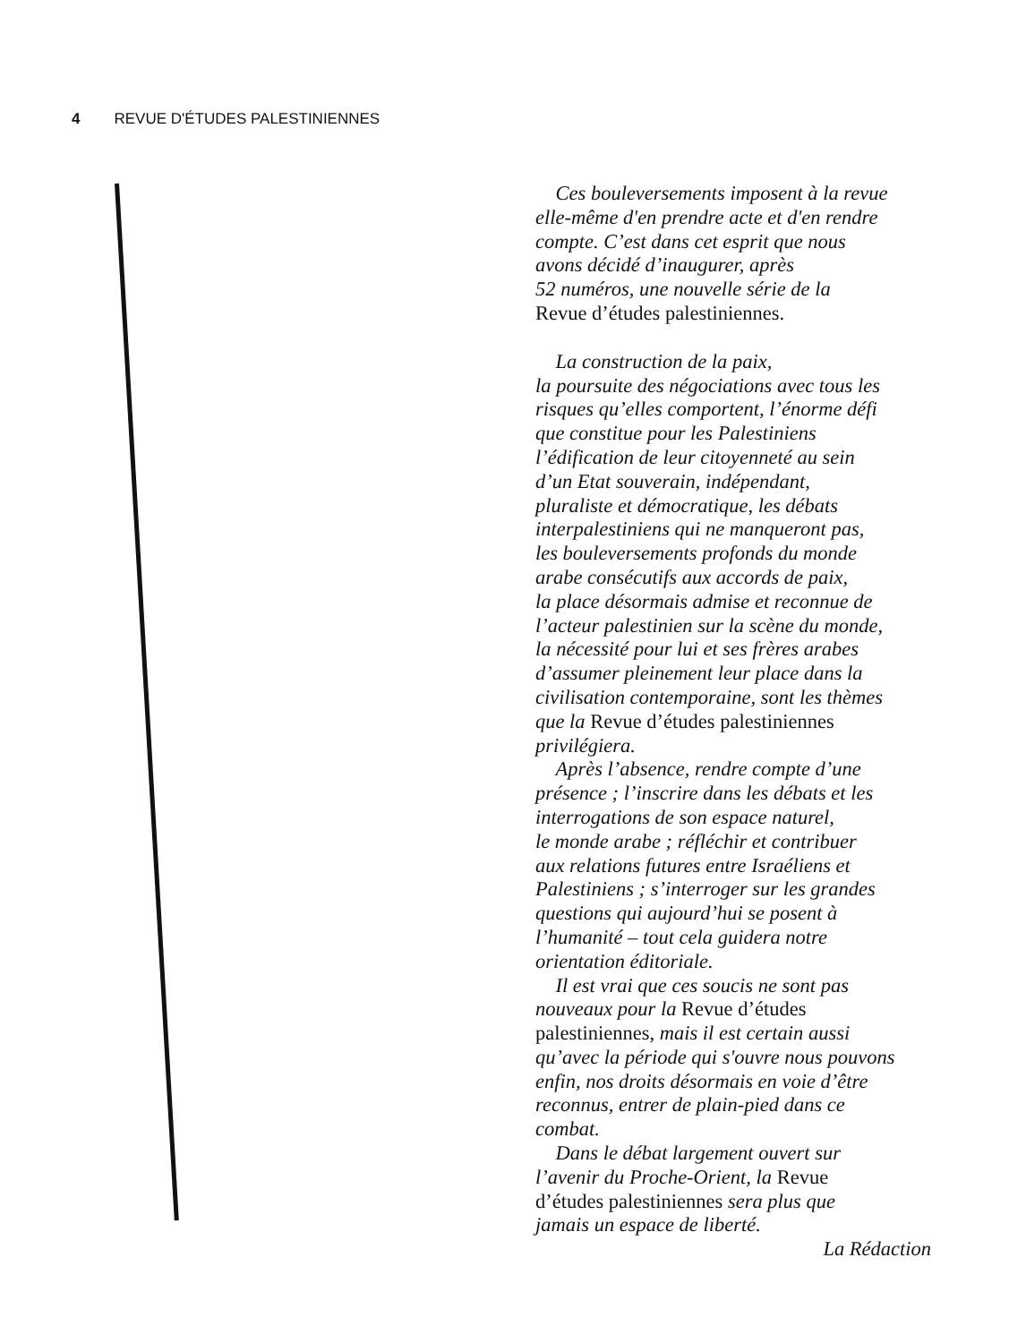4 REVUE D'ÉTUDES PALESTINIENNES
Ces bouleversements imposent à la revue
elle-même d'en prendre acte et d'en rendre
compte. C’est dans cet esprit que nous
avons décidé d’inaugurer, après
52 numéros, une nouvelle série de la
Revue d’études palestiniennes.
La construction de la paix,
la poursuite des négociations avec tous les
risques qu’elles comportent, l’énorme défi
que constitue pour les Palestiniens
l’édification de leur citoyenneté au sein
d’un Etat souverain, indépendant,
pluraliste et démocratique, les débats
interpalestiniens qui ne manqueront pas,
les bouleversements profonds du monde
arabe consécutifs aux accords de paix,
la place désormais admise et reconnue de
l’acteur palestinien sur la scène du monde,
la nécessité pour lui et ses frères arabes
d’assumer pleinement leur place dans la
civilisation contemporaine, sont les thèmes
que la Revue d’études palestiniennes
privilégiera.
Après l’absence, rendre compte d’une
présence ; l’inscrire dans les débats et les
interrogations de son espace naturel,
le monde arabe ; réfléchir et contribuer
aux relations futures entre Israéliens et
Palestiniens ; s’interroger sur les grandes
questions qui aujourd’hui se posent à
l’humanité – tout cela guidera notre
orientation éditoriale.
Il est vrai que ces soucis ne sont pas
nouveaux pour la Revue d’études
palestiniennes, mais il est certain aussi
qu’avec la période qui s'ouvre nous pouvons
enfin, nos droits désormais en voie d’être
reconnus, entrer de plain-pied dans ce
combat.
Dans le débat largement ouvert sur
l’avenir du Proche-Orient, la Revue
d’études palestiniennes sera plus que
jamais un espace de liberté.
La Rédaction